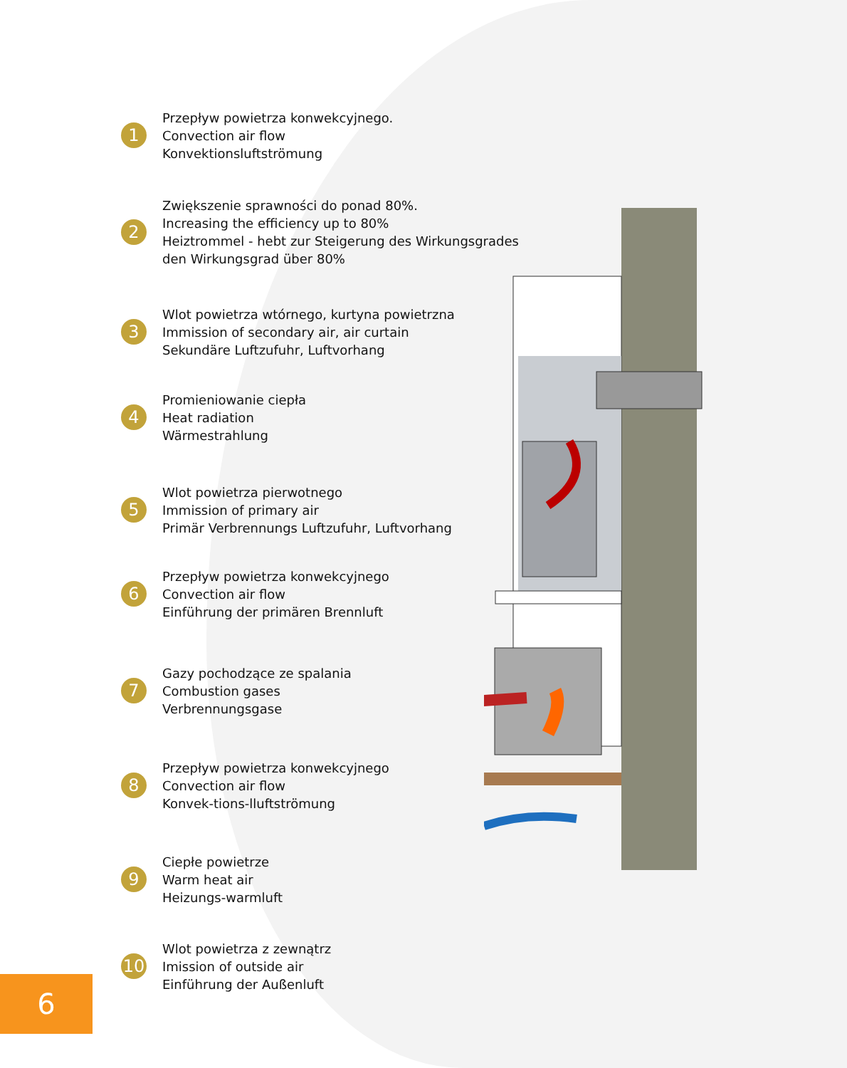1
Przepływ powietrza konwekcyjnego.
Convection air flow
Konvektionsluftströmung
2
Zwiększenie sprawności do ponad 80%.
Increasing the efficiency up to 80%
Heiztrommel - hebt zur Steigerung des Wirkungsgrades
den Wirkungsgrad über 80%
3
Wlot powietrza wtórnego, kurtyna powietrzna
Immission of secondary air, air curtain
Sekundäre Luftzufuhr, Luftvorhang
4
Promieniowanie ciepła
Heat radiation
Wärmestrahlung
5
Wlot powietrza pierwotnego
Immission of primary air
Primär Verbrennungs Luftzufuhr, Luftvorhang
6
Przepływ powietrza konwekcyjnego
Convection air flow
Einführung der primären Brennluft
7
Gazy pochodzące ze spalania
Combustion gases
Verbrennungsgase
8
Przepływ powietrza konwekcyjnego
Convection air flow
Konvek-tions-lluftströmung
9
Ciepłe powietrze
Warm heat air
Heizungs-warmluft
10
Wlot powietrza z zewnątrz
Imission of outside air
Einführung der Außenluft
6